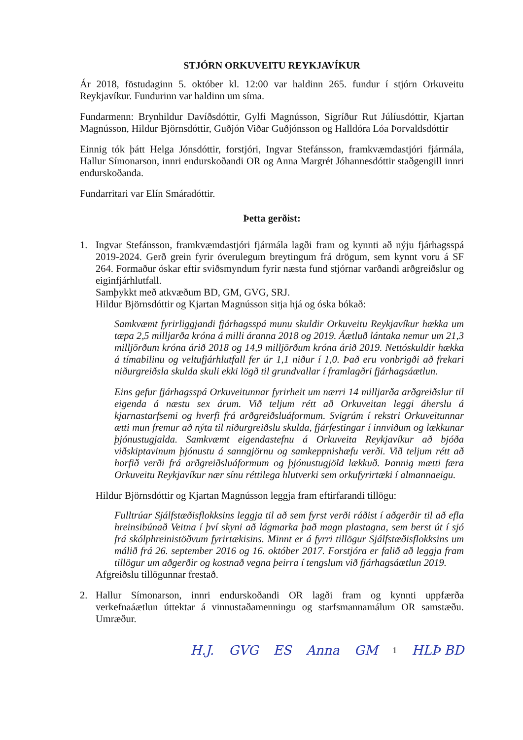STJÓRN ORKUVEITU REYKJAVÍKUR
Ár 2018, föstudaginn 5. október kl. 12:00 var haldinn 265. fundur í stjórn Orkuveitu Reykjavíkur. Fundurinn var haldinn um síma.
Fundarmenn: Brynhildur Davíðsdóttir, Gylfi Magnússon, Sigríður Rut Júlíusdóttir, Kjartan Magnússon, Hildur Björnsdóttir, Guðjón Viðar Guðjónsson og Halldóra Lóa Þorvaldsdóttir
Einnig tók þátt Helga Jónsdóttir, forstjóri, Ingvar Stefánsson, framkvæmdastjóri fjármála, Hallur Símonarson, innri endurskoðandi OR og Anna Margrét Jóhannesdóttir staðgengill innri endurskoðanda.
Fundarritari var Elín Smáradóttir.
Þetta gerðist:
1. Ingvar Stefánsson, framkvæmdastjóri fjármála lagði fram og kynnti að nýju fjárhagsspá 2019-2024. Gerð grein fyrir óverulegum breytingum frá drögum, sem kynnt voru á SF 264. Formaður óskar eftir sviðsmyndum fyrir næsta fund stjórnar varðandi arðgreiðslur og eiginfjárhlutfall.
Samþykkt með atkvæðum BD, GM, GVG, SRJ.
Hildur Björnsdóttir og Kjartan Magnússon sitja hjá og óska bókað:
Samkvæmt fyrirliggjandi fjárhagsspá munu skuldir Orkuveitu Reykjavíkur hækka um tæpa 2,5 milljarða króna á milli áranna 2018 og 2019. Áætluð lántaka nemur um 21,3 milljörðum króna árið 2018 og 14,9 milljörðum króna árið 2019. Nettóskuldir hækka á tímabilinu og veltufjárhlutfall fer úr 1,1 niður í 1,0. Það eru vonbrigði að frekari niðurgreiðsla skulda skuli ekki lögð til grundvallar í framlagðri fjárhagsáætlun.
Eins gefur fjárhagsspá Orkuveitunnar fyrirheit um nærri 14 milljarða arðgreiðslur til eigenda á næstu sex árum. Við teljum rétt að Orkuveitan leggi áherslu á kjarnastarfsemi og hverfi frá arðgreiðsluáformum. Svigrúm í rekstri Orkuveitunnar ætti mun fremur að nýta til niðurgreiðslu skulda, fjárfestingar í innviðum og lækkunar þjónustugjalda. Samkvæmt eigendastefnu á Orkuveita Reykjavíkur að bjóða viðskiptavinum þjónustu á sanngjörnu og samkeppnishæfu verði. Við teljum rétt að horfið verði frá arðgreiðsluáformum og þjónustugjöld lækkuð. Þannig mætti færa Orkuveitu Reykjavíkur nær sínu réttilega hlutverki sem orkufyrirtæki í almannaeigu.
Hildur Björnsdóttir og Kjartan Magnússon leggja fram eftirfarandi tillögu:
Fulltrúar Sjálfstæðisflokksins leggja til að sem fyrst verði ráðist í aðgerðir til að efla hreinsibúnað Veitna í því skyni að lágmarka það magn plastagna, sem berst út í sjó frá skólphreinistöðvum fyrirtækisins. Minnt er á fyrri tillögur Sjálfstæðisflokksins um málið frá 26. september 2016 og 16. október 2017. Forstjóra er falið að leggja fram tillögur um aðgerðir og kostnað vegna þeirra í tengslum við fjárhagsáætlun 2019.
Afgreiðslu tillögunnar frestað.
2. Hallur Símonarson, innri endurskoðandi OR lagði fram og kynnti uppfærða verkefnaáætlun úttektar á vinnustaðamenningu og starfsmannamálum OR samstæðu. Umræður.
H.J. GVG ES Anna GM 1 HLÞ BD